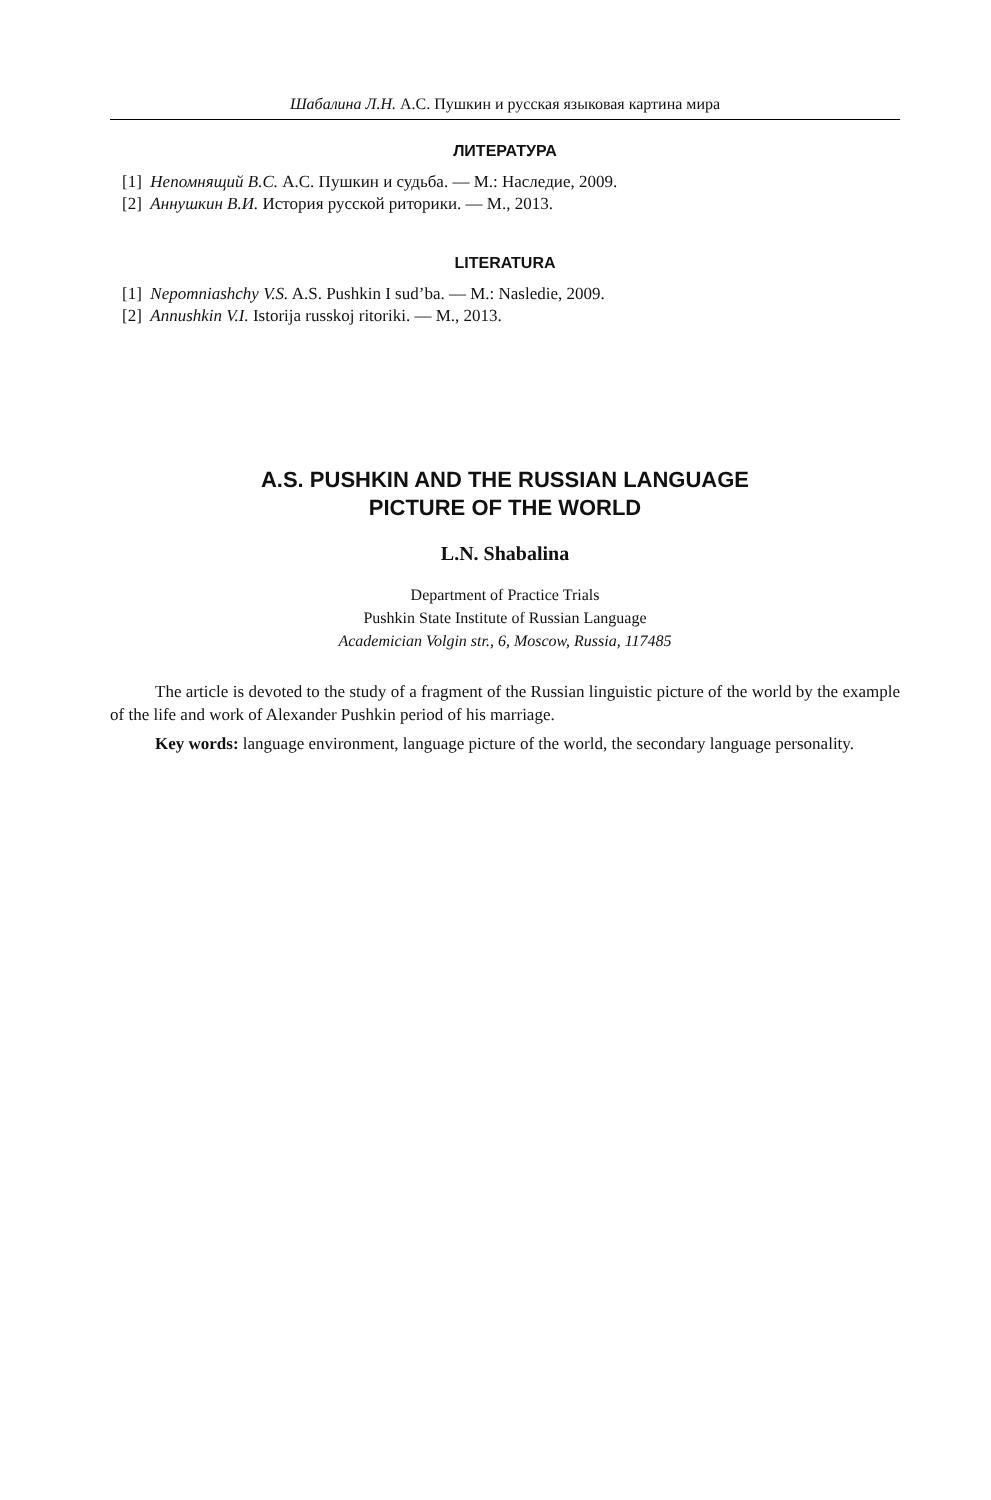Шабалина Л.Н. А.С. Пушкин и русская языковая картина мира
ЛИТЕРАТУРА
[1] Непомнящий В.С. А.С. Пушкин и судьба. — М.: Наследие, 2009.
[2] Аннушкин В.И. История русской риторики. — М., 2013.
LITERATURA
[1] Nepomniashchy V.S. A.S. Pushkin I sud’ba. — M.: Nasledie, 2009.
[2] Annushkin V.I. Istorija russkoj ritoriki. — M., 2013.
A.S. PUSHKIN AND THE RUSSIAN LANGUAGE
PICTURE OF THE WORLD
L.N. Shabalina
Department of Practice Trials
Pushkin State Institute of Russian Language
Academician Volgin str., 6, Moscow, Russia, 117485
The article is devoted to the study of a fragment of the Russian linguistic picture of the world by the example of the life and work of Alexander Pushkin period of his marriage.
Key words: language environment, language picture of the world, the secondary language perso­nality.